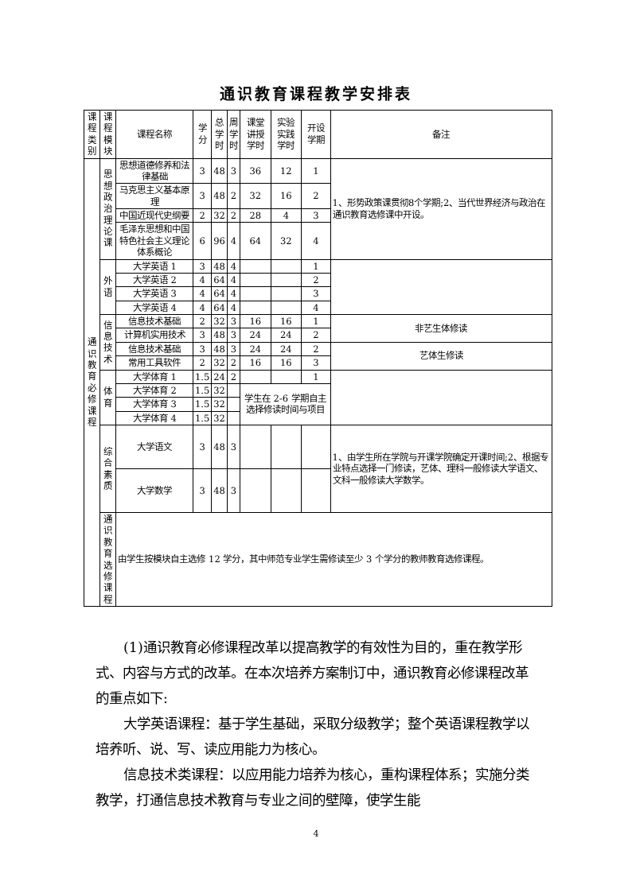通识教育课程教学安排表
| 课程 类别 | 课程 模块 | 课程名称 | 学 分 | 总 学 时 | 周 学 时 | 课堂 讲授 学时 | 实验 实践 学时 | 开设 学期 | 备注 |
| --- | --- | --- | --- | --- | --- | --- | --- | --- | --- |
| 通识 教育 必修 课程 | 思想 政治 理论 课 | 思想道德修养和法律基础 | 3 | 48 | 3 | 36 | 12 | 1 | 1、形势政策课贯彻8个学期;2、当代世界经济与政治在通识教育选修课中开设。 |
| | | 马克思主义基本原理 | 3 | 48 | 2 | 32 | 16 | 2 | |
| | | 中国近现代史纲要 | 2 | 32 | 2 | 28 | 4 | 3 | |
| | | 毛泽东思想和中国特色社会主义理论体系概论 | 6 | 96 | 4 | 64 | 32 | 4 | |
| | 外语 | 大学英语 1 | 3 | 48 | 4 | | | 1 | |
| | | 大学英语 2 | 4 | 64 | 4 | | | 2 | |
| | | 大学英语 3 | 4 | 64 | 4 | | | 3 | |
| | | 大学英语 4 | 4 | 64 | 4 | | | 4 | |
| | 信息 技术 | 信息技术基础 | 2 | 32 | 3 | 16 | 16 | 1 | 非艺生体修读 |
| | | 计算机实用技术 | 3 | 48 | 3 | 24 | 24 | 2 | |
| | | 信息技术基础 | 3 | 48 | 3 | 24 | 24 | 2 | 艺体生修读 |
| | | 常用工具软件 | 2 | 32 | 2 | 16 | 16 | 3 | |
| | 体育 | 大学体育 1 | 1.5 | 24 | 2 | | | 1 | |
| | | 大学体育 2 | 1.5 | 32 | | 学生在 2-6 学期自主选择修读时间与项目 | | | |
| | | 大学体育 3 | 1.5 | 32 | | | | | |
| | | 大学体育 4 | 1.5 | 32 | | | | | |
| | 综合 素质 | 大学语文 | 3 | 48 | 3 | | | | 1、由学生所在学院与开课学院确定开课时间;2、根据专业特点选择一门修读，艺体、理科一般修读大学语文、文科一般修读大学数学。 |
| | | 大学数学 | 3 | 48 | 3 | | | | |
| | 通识 教育 选修 课程 | 由学生按模块自主选修 12 学分，其中师范专业学生需修读至少 3 个学分的教师教育选修课程。 | | | | | | | |
(1)通识教育必修课程改革以提高教学的有效性为目的，重在教学形式、内容与方式的改革。在本次培养方案制订中，通识教育必修课程改革的重点如下:
大学英语课程：基于学生基础，采取分级教学；整个英语课程教学以培养听、说、写、读应用能力为核心。
信息技术类课程：以应用能力培养为核心，重构课程体系；实施分类教学，打通信息技术教育与专业之间的壁障，使学生能
4